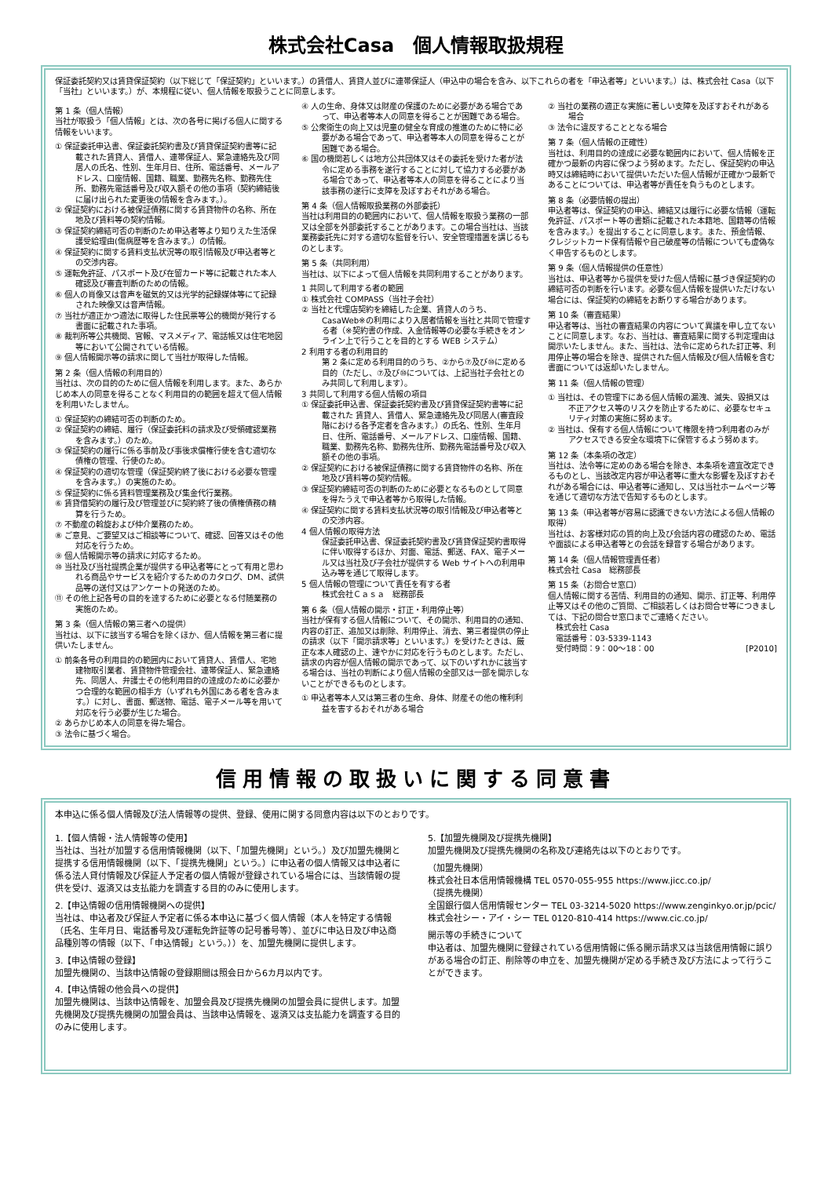株式会社Casa　個人情報取扱規程
保証委託契約又は賃貸保証契約（以下総じて「保証契約」といいます。）の賃借人、賃貸人並びに連帯保証人（申込中の場合を含み、以下これらの者を「申込者等」といいます。）は、株式会社 Casa（以下「当社」といいます。）が、本規程に従い、個人情報を取扱うことに同意します。
第 1 条（個人情報）
当社が取扱う「個人情報」とは、次の各号に掲げる個人に関する情報をいいます。
① 保証委託申込書、保証委託契約書及び賃貸保証契約書等に記載された賃貸人、賃借人、連帯保証人、緊急連絡先及び同居人の氏名、性別、生年月日、住所、電話番号、メールアドレス、口座情報、国籍、職業、勤務先名称、勤務先住所、勤務先電話番号及び収入額その他の事項（契約締結後に届け出られた変更後の情報を含みます。）。
② 保証契約における被保証債務に関する賃貸物件の名称、所在地及び賃料等の契約情報。
③ 保証契約締結可否の判断のため申込者等より知りえた生活保護受給理由(傷病歴等を含みます。）の情報。
④ 保証契約に関する賃料支払状況等の取引情報及び申込者等との交渉内容。
⑤ 運転免許証、パスポート及び在留カード等に記載された本人確認及び審査判断のための情報。
⑥ 個人の肖像又は音声を磁気的又は光学的記録媒体等にて記録された映像又は音声情報。
⑦ 当社が適正かつ適法に取得した住民票等公的機関が発行する書面に記載された事項。
⑧ 裁判所等公共機関、官報、マスメディア、電話帳又は住宅地図等において公開されている情報。
⑨ 個人情報開示等の請求に関して当社が取得した情報。
第 2 条（個人情報の利用目的）
当社は、次の目的のために個人情報を利用します。また、あらかじめ本人の同意を得ることなく利用目的の範囲を超えて個人情報を利用いたしません。
① 保証契約の締結可否の判断のため。
② 保証契約の締結、履行（保証委託料の請求及び受領確認業務を含みます。）のため。
③ 保証契約の履行に係る事前及び事後求償権行使を含む適切な債権の管理、行使のため。
④ 保証契約の適切な管理（保証契約終了後における必要な管理を含みます。）の実施のため。
⑤ 保証契約に係る賃料管理業務及び集金代行業務。
⑥ 賃貸借契約の履行及び管理並びに契約終了後の債権債務の精算を行うため。
⑦ 不動産の斡旋および仲介業務のため。
⑧ ご意見、ご要望又はご相談等について、確認、回答又はその他対応を行うため。
⑨ 個人情報開示等の請求に対応するため。
⑩ 当社及び当社提携企業が提供する申込者等にとって有用と思われる商品やサービスを紹介するためのカタログ、DM、試供品等の送付又はアンケートの発送のため。
⑪ その他上記各号の目的を達するために必要となる付随業務の実施のため。
第 3 条（個人情報の第三者への提供）
当社は、以下に該当する場合を除くほか、個人情報を第三者に提供いたしません。
① 前条各号の利用目的の範囲内において賃貸人、賃借人、宅地建物取引業者、賃貸物件管理会社、連帯保証人、緊急連絡先、同居人、弁護士その他利用目的の達成のために必要かつ合理的な範囲の相手方（いずれも外国にある者を含みます。）に対し、書面、郵送物、電話、電子メール等を用いて対応を行う必要が生じた場合。
② あらかじめ本人の同意を得た場合。
③ 法令に基づく場合。
④ 人の生命、身体又は財産の保護のために必要がある場合であって、申込者等本人の同意を得ることが困難である場合。
⑤ 公衆衛生の向上又は児童の健全な育成の推進のために特に必要がある場合であって、申込者等本人の同意を得ることが困難である場合。
⑥ 国の機関若しくは地方公共団体又はその委託を受けた者が法令に定める事務を遂行することに対して協力する必要がある場合であって、申込者等本人の同意を得ることにより当該事務の遂行に支障を及ぼすおそれがある場合。
第 4 条（個人情報取扱業務の外部委託）
当社は利用目的の範囲内において、個人情報を取扱う業務の一部又は全部を外部委託することがあります。この場合当社は、当該業務委託先に対する適切な監督を行い、安全管理措置を講じるものとします。
第 5 条（共同利用）
当社は、以下によって個人情報を共同利用することがあります。
1 共同して利用する者の範囲
① 株式会社 COMPASS（当社子会社）
② 当社と代理店契約を締結した企業、賃貸人のうち、CasaWeb※の利用により入居者情報を当社と共同で管理する者（※契約書の作成、入金情報等の必要な手続きをオンライン上で行うことを目的とする WEB システム）
2 利用する者の利用目的
第 2 条に定める利用目的のうち、②から⑦及び⑩に定める目的（ただし、⑦及び⑩については、上記当社子会社とのみ共同して利用します）。
3 共同して利用する個人情報の項目
① 保証委託申込書、保証委託契約書及び賃貸保証契約書等に記載された 賃貸人、賃借人、緊急連絡先及び同居人(審査段階における各予定者を含みます。）の氏名、性別、生年月日、住所、電話番号、メールアドレス、口座情報、国籍、職業、勤務先名称、勤務先住所、勤務先電話番号及び収入額その他の事項。
② 保証契約における被保証債務に関する賃貸物件の名称、所在地及び賃料等の契約情報。
③ 保証契約締結可否の判断のために必要となるものとして同意を得たうえで申込者等から取得した情報。
④ 保証契約に関する賃料支払状況等の取引情報及び申込者等との交渉内容。
4 個人情報の取得方法
保証委託申込書、保証委託契約書及び賃貸保証契約書取得に伴い取得するほか、対面、電話、郵送、FAX、電子メール又は当社及び子会社が提供する Web サイトへの利用申込み等を通じて取得します。
5 個人情報の管理について責任を有する者
株式会社Ｃａｓａ　総務部長
第 6 条（個人情報の開示・訂正・利用停止等）
当社が保有する個人情報について、その開示、利用目的の通知、内容の訂正、追加又は削除、利用停止、消去、第三者提供の停止の請求（以下「開示請求等」といいます。）を受けたときは、厳正な本人確認の上、速やかに対応を行うものとします。ただし、請求の内容が個人情報の開示であって、以下のいずれかに該当する場合は、当社の判断により個人情報の全部又は一部を開示しないことができるものとします。
① 申込者等本人又は第三者の生命、身体、財産その他の権利利益を害するおそれがある場合
② 当社の業務の適正な実施に著しい支障を及ぼすおそれがある場合
③ 法令に違反することとなる場合
第 7 条（個人情報の正確性）
当社は、利用目的の達成に必要な範囲内において、個人情報を正確かつ最新の内容に保つよう努めます。ただし、保証契約の申込時又は締結時において提供いただいた個人情報が正確かつ最新であることについては、申込者等が責任を負うものとします。
第 8 条（必要情報の提出）
申込者等は、保証契約の申込、締結又は履行に必要な情報（運転免許証、パスポート等の書類に記載された本籍地、国籍等の情報を含みます。）を提出することに同意します。また、預金情報、クレジットカード保有情報や自己破産等の情報についても虚偽なく申告するものとします。
第 9 条（個人情報提供の任意性）
当社は、申込者等から提供を受けた個人情報に基づき保証契約の締結可否の判断を行います。必要な個人情報を提供いただけない場合には、保証契約の締結をお断りする場合があります。
第 10 条（審査結果）
申込者等は、当社の審査結果の内容について異議を申し立てないことに同意します。なお、当社は、審査結果に関する判定理由は開示いたしません。また、当社は、法令に定められた訂正等、利用停止等の場合を除き、提供された個人情報及び個人情報を含む書面については返却いたしません。
第 11 条（個人情報の管理）
① 当社は、その管理下にある個人情報の漏洩、滅失、毀損又は不正アクセス等のリスクを防止するために、必要なセキュリティ対策の実施に努めます。
② 当社は、保有する個人情報について権限を持つ利用者のみがアクセスできる安全な環境下に保管するよう努めます。
第 12 条（本条項の改定）
当社は、法令等に定めのある場合を除き、本条項を適宜改定できるものとし、当該改定内容が申込者等に重大な影響を及ぼすおそれがある場合には、申込者等に通知し、又は当社ホームページ等を通じて適切な方法で告知するものとします。
第 13 条（申込者等が容易に認識できない方法による個人情報の取得）
当社は、お客様対応の質的向上及び会話内容の確認のため、電話や面談による申込者等との会話を録音する場合があります。
第 14 条（個人情報管理責任者）
株式会社 Casa　総務部長
第 15 条（お問合せ窓口）
個人情報に関する苦情、利用目的の通知、開示、訂正等、利用停止等又はその他のご質問、ご相談若しくはお問合せ等につきましては、下記の問合せ窓口までご連絡ください。
　株式会社 Casa
　電話番号：03-5339-1143
　受付時間：9：00～18：00 [P2010]
信用情報の取扱いに関する同意書
本申込に係る個人情報及び法人情報等の提供、登録、使用に関する同意内容は以下のとおりです。
1.【個人情報・法人情報等の使用】
当社は、当社が加盟する信用情報機関（以下、「加盟先機関」という。）及び加盟先機関と提携する信用情報機関（以下、「提携先機関」という。）に申込者の個人情報又は申込者に係る法人貸付情報及び保証人予定者の個人情報が登録されている場合には、当該情報の提供を受け、返済又は支払能力を調査する目的のみに使用します。
2.【申込情報の信用情報機関への提供】
当社は、申込者及び保証人予定者に係る本申込に基づく個人情報（本人を特定する情報（氏名、生年月日、電話番号及び運転免許証等の記号番号等）、並びに申込日及び申込商品種別等の情報（以下、「申込情報」という。））を、加盟先機関に提供します。
3.【申込情報の登録】
加盟先機関の、当該申込情報の登録期間は照会日から6カ月以内です。
4.【申込情報の他会員への提供】
加盟先機関は、当該申込情報を、加盟会員及び提携先機関の加盟会員に提供します。加盟先機関及び提携先機関の加盟会員は、当該申込情報を、返済又は支払能力を調査する目的のみに使用します。
5.【加盟先機関及び提携先機関】
加盟先機関及び提携先機関の名称及び連絡先は以下のとおりです。
（加盟先機関）
株式会社日本信用情報機構 TEL 0570-055-955 https://www.jicc.co.jp/
（提携先機関）
全国銀行個人信用情報センター TEL 03-3214-5020 https://www.zenginkyo.or.jp/pcic/
株式会社シー・アイ・シー TEL 0120-810-414 https://www.cic.co.jp/
開示等の手続きについて
申込者は、加盟先機関に登録されている信用情報に係る開示請求又は当該信用情報に誤りがある場合の訂正、削除等の申立を、加盟先機関が定める手続き及び方法によって行うことができます。